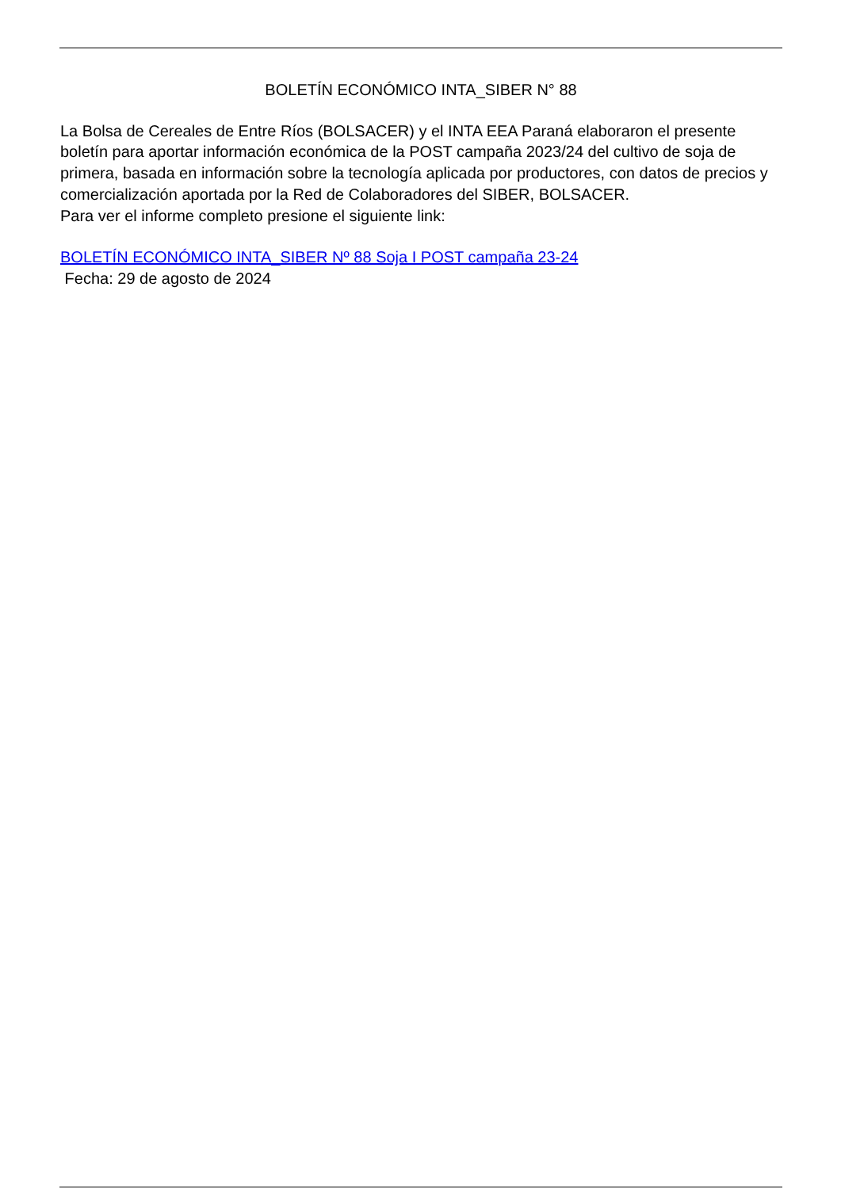BOLETÍN ECONÓMICO INTA_SIBER N° 88
La Bolsa de Cereales de Entre Ríos (BOLSACER) y el INTA EEA Paraná elaboraron el presente boletín para aportar información económica de la POST campaña 2023/24 del cultivo de soja de primera, basada en información sobre la tecnología aplicada por productores, con datos de precios y comercialización aportada por la Red de Colaboradores del SIBER, BOLSACER.
Para ver el informe completo presione el siguiente link:
BOLETÍN ECONÓMICO INTA_SIBER Nº 88 Soja I POST campaña 23-24
Fecha: 29 de agosto de 2024